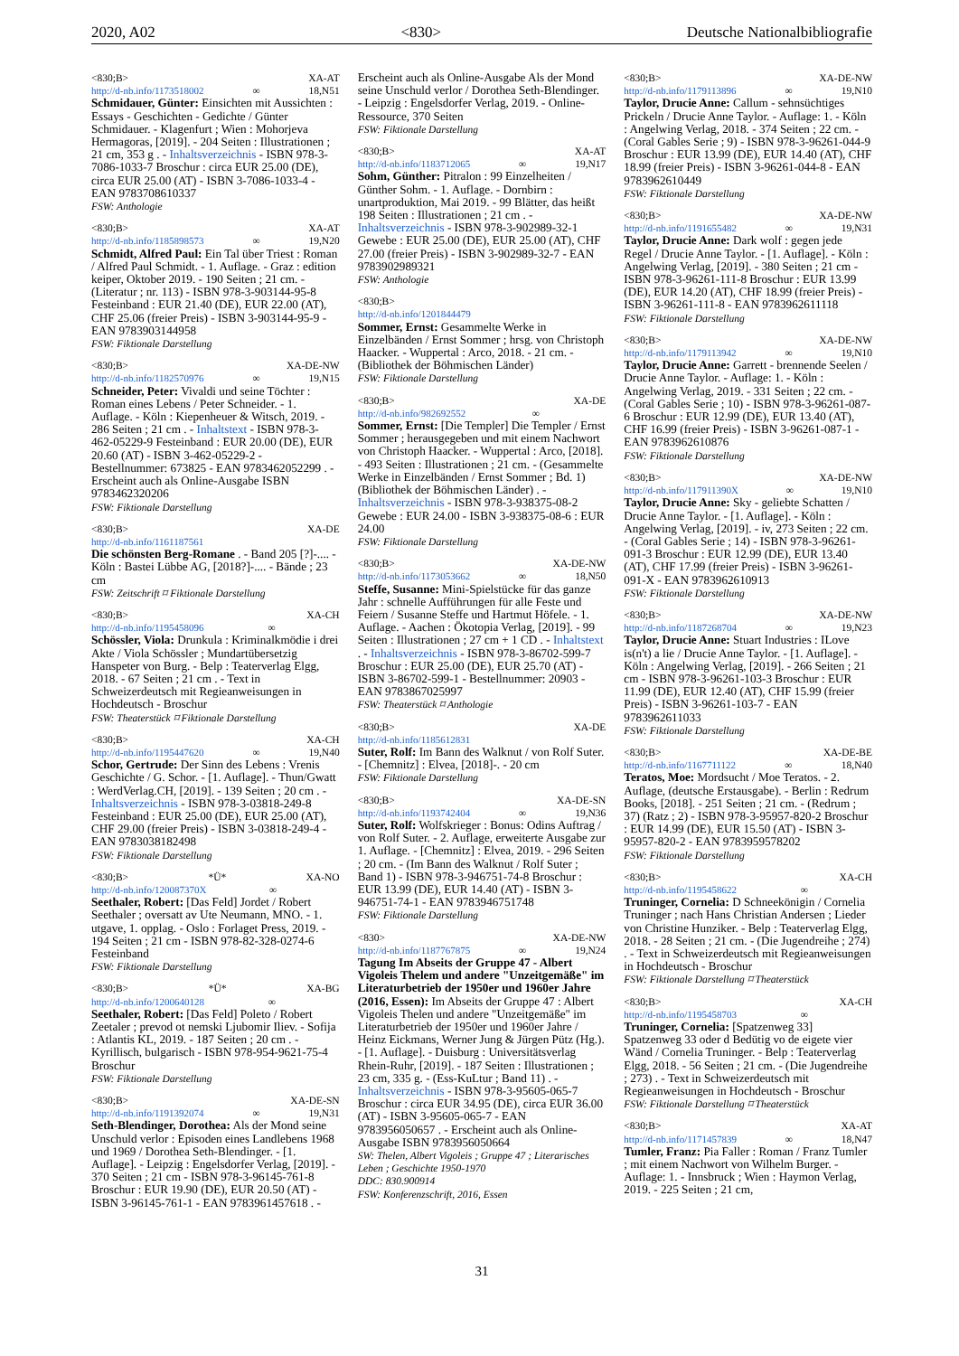2020, A02 <830> Deutsche Nationalbibliografie
<830;B> XA-AT
http://d-nb.info/1173518002 ∞ 18,N51
Schmidauer, Günter: Einsichten mit Aussichten : Essays - Geschichten - Gedichte / Günter Schmidauer. - Klagenfurt ; Wien : Mohorjeva Hermagoras, [2019]. - 204 Seiten : Illustrationen ; 21 cm, 353 g . - Inhaltsverzeichnis - ISBN 978-3-7086-1033-7 Broschur : circa EUR 25.00 (DE), circa EUR 25.00 (AT) - ISBN 3-7086-1033-4 - EAN 9783708610337
FSW: Anthologie
<830;B> XA-AT
http://d-nb.info/1185898573 ∞ 19,N20
Schmidt, Alfred Paul: Ein Tal über Triest : Roman / Alfred Paul Schmidt. - 1. Auflage. - Graz : edition keiper, Oktober 2019. - 190 Seiten ; 21 cm. - (Literatur ; nr. 113) - ISBN 978-3-903144-95-8 Festeinband : EUR 21.40 (DE), EUR 22.00 (AT), CHF 25.06 (freier Preis) - ISBN 3-903144-95-9 - EAN 9783903144958
FSW: Fiktionale Darstellung
<830;B> XA-DE-NW
http://d-nb.info/1182570976 ∞ 19,N15
Schneider, Peter: Vivaldi und seine Töchter : Roman eines Lebens / Peter Schneider. - 1. Auflage. - Köln : Kiepenheuer & Witsch, 2019. - 286 Seiten ; 21 cm . - Inhaltstext - ISBN 978-3-462-05229-9 Festeinband : EUR 20.00 (DE), EUR 20.60 (AT) - ISBN 3-462-05229-2 - Bestellnummer: 673825 - EAN 9783462052299 . - Erscheint auch als Online-Ausgabe ISBN 9783462320206
FSW: Fiktionale Darstellung
<830;B> XA-DE
http://d-nb.info/1161187561
Die schönsten Berg-Romane . - Band 205 [?]-.... - Köln : Bastei Lübbe AG, [2018?]-.... - Bände ; 23 cm
FSW: Zeitschrift ⌑ Fiktionale Darstellung
<830;B> XA-CH
http://d-nb.info/1195458096 ∞
Schössler, Viola: Drunkula : Kriminalkmödie i drei Akte / Viola Schössler ; Mundartübersetzig Hanspeter von Burg. - Belp : Teaterverlag Elgg, 2018. - 67 Seiten ; 21 cm . - Text in Schweizerdeutsch mit Regieanweisungen in Hochdeutsch - Broschur
FSW: Theaterstück ⌑ Fiktionale Darstellung
<830;B> XA-CH
http://d-nb.info/1195447620 ∞ 19,N40
Schor, Gertrude: Der Sinn des Lebens : Vrenis Geschichte / G. Schor. - [1. Auflage]. - Thun/Gwatt : WerdVerlag.CH, [2019]. - 139 Seiten ; 20 cm . - Inhaltsverzeichnis - ISBN 978-3-03818-249-8 Festeinband : EUR 25.00 (DE), EUR 25.00 (AT), CHF 29.00 (freier Preis) - ISBN 3-03818-249-4 - EAN 9783038182498
FSW: Fiktionale Darstellung
<830;B> *Ü* XA-NO
http://d-nb.info/120087370X ∞
Seethaler, Robert: [Das Feld] Jordet / Robert Seethaler ; oversatt av Ute Neumann, MNO. - 1. utgave, 1. opplag. - Oslo : Forlaget Press, 2019. - 194 Seiten ; 21 cm - ISBN 978-82-328-0274-6 Festeinband
FSW: Fiktionale Darstellung
<830;B> *Ü* XA-BG
http://d-nb.info/1200640128 ∞
Seethaler, Robert: [Das Feld] Poleto / Robert Zeetaler ; prevod ot nemski Ljubomir Iliev. - Sofija : Atlantis KL, 2019. - 187 Seiten ; 20 cm . - Kyrillisch, bulgarisch - ISBN 978-954-9621-75-4 Broschur
FSW: Fiktionale Darstellung
<830;B> XA-DE-SN
http://d-nb.info/1191392074 ∞ 19,N31
Seth-Blendinger, Dorothea: Als der Mond seine Unschuld verlor : Episoden eines Landlebens 1968 und 1969 / Dorothea Seth-Blendinger. - [1. Auflage]. - Leipzig : Engelsdorfer Verlag, [2019]. - 370 Seiten ; 21 cm - ISBN 978-3-96145-761-8 Broschur : EUR 19.90 (DE), EUR 20.50 (AT) - ISBN 3-96145-761-1 - EAN 9783961457618 . -
Erscheint auch als Online-Ausgabe Als der Mond seine Unschuld verlor / Dorothea Seth-Blendinger. - Leipzig : Engelsdorfer Verlag, 2019. - Online-Ressource, 370 Seiten
FSW: Fiktionale Darstellung
<830;B> XA-AT
http://d-nb.info/1183712065 ∞ 19,N17
Sohm, Günther: Pitralon : 99 Einzelheiten / Günther Sohm. - 1. Auflage. - Dornbirn : unartproduktion, Mai 2019. - 99 Blätter, das heißt 198 Seiten : Illustrationen ; 21 cm . - Inhaltsverzeichnis - ISBN 978-3-902989-32-1 Gewebe : EUR 25.00 (DE), EUR 25.00 (AT), CHF 27.00 (freier Preis) - ISBN 3-902989-32-7 - EAN 9783902989321
FSW: Anthologie
<830;B>
http://d-nb.info/1201844479
Sommer, Ernst: Gesammelte Werke in Einzelbänden / Ernst Sommer ; hrsg. von Christoph Haacker. - Wuppertal : Arco, 2018. - 21 cm. - (Bibliothek der Böhmischen Länder)
FSW: Fiktionale Darstellung
<830;B> XA-DE
http://d-nb.info/982692552 ∞
Sommer, Ernst: [Die Templer] Die Templer / Ernst Sommer ; herausgegeben und mit einem Nachwort von Christoph Haacker. - Wuppertal : Arco, [2018]. - 493 Seiten : Illustrationen ; 21 cm. - (Gesammelte Werke in Einzelbänden / Ernst Sommer ; Bd. 1) (Bibliothek der Böhmischen Länder) . - Inhaltsverzeichnis - ISBN 978-3-938375-08-2 Gewebe : EUR 24.00 - ISBN 3-938375-08-6 : EUR 24.00
FSW: Fiktionale Darstellung
<830;B> XA-DE-NW
http://d-nb.info/1173053662 ∞ 18,N50
Steffe, Susanne: Mini-Spielstücke für das ganze Jahr : schnelle Aufführungen für alle Feste und Feiern / Susanne Steffe und Hartmut Höfele. - 1. Auflage. - Aachen : Ökotopia Verlag, [2019]. - 99 Seiten : Illustrationen ; 27 cm + 1 CD . - Inhaltstext . - Inhaltsverzeichnis - ISBN 978-3-86702-599-7 Broschur : EUR 25.00 (DE), EUR 25.70 (AT) - ISBN 3-86702-599-1 - Bestellnummer: 20903 - EAN 9783867025997
FSW: Theaterstück ⌑ Anthologie
<830;B> XA-DE
http://d-nb.info/1185612831
Suter, Rolf: Im Bann des Walknut / von Rolf Suter. - [Chemnitz] : Elvea, [2018]-. - 20 cm
FSW: Fiktionale Darstellung
<830;B> XA-DE-SN
http://d-nb.info/1193742404 ∞ 19,N36
Suter, Rolf: Wolfskrieger : Bonus: Odins Auftrag / von Rolf Suter. - 2. Auflage, erweiterte Ausgabe zur 1. Auflage. - [Chemnitz] : Elvea, 2019. - 296 Seiten ; 20 cm. - (Im Bann des Walknut / Rolf Suter ; Band 1) - ISBN 978-3-946751-74-8 Broschur : EUR 13.99 (DE), EUR 14.40 (AT) - ISBN 3-946751-74-1 - EAN 9783946751748
FSW: Fiktionale Darstellung
<830> XA-DE-NW
http://d-nb.info/1187767875 ∞ 19,N24
Tagung Im Abseits der Gruppe 47 - Albert Vigoleis Thelem und andere "Unzeitgemäße" im Literaturbetrieb der 1950er und 1960er Jahre (2016, Essen): Im Abseits der Gruppe 47 : Albert Vigoleis Thelen und andere "Unzeitgemäße" im Literaturbetrieb der 1950er und 1960er Jahre / Heinz Eickmans, Werner Jung & Jürgen Pütz (Hg.). - [1. Auflage]. - Duisburg : Universitätsverlag Rhein-Ruhr, [2019]. - 187 Seiten : Illustrationen ; 23 cm, 335 g. - (Ess-KuLtur ; Band 11) . - Inhaltsverzeichnis - ISBN 978-3-95605-065-7 Broschur : circa EUR 34.95 (DE), circa EUR 36.00 (AT) - ISBN 3-95605-065-7 - EAN 9783956050657 . - Erscheint auch als Online-Ausgabe ISBN 9783956050664
SW: Thelen, Albert Vigoleis ; Gruppe 47 ; Literarisches Leben ; Geschichte 1950-1970
DDC: 830.900914
FSW: Konferenzschrift, 2016, Essen
<830;B> XA-DE-NW
http://d-nb.info/1179113896 ∞ 19,N10
Taylor, Drucie Anne: Callum - sehnsüchtiges Prickeln / Drucie Anne Taylor. - Auflage: 1. - Köln : Angelwing Verlag, 2018. - 374 Seiten ; 22 cm. - (Coral Gables Serie ; 9) - ISBN 978-3-96261-044-9 Broschur : EUR 13.99 (DE), EUR 14.40 (AT), CHF 18.99 (freier Preis) - ISBN 3-96261-044-8 - EAN 9783962610449
FSW: Fiktionale Darstellung
<830;B> XA-DE-NW
http://d-nb.info/1191655482 ∞ 19,N31
Taylor, Drucie Anne: Dark wolf : gegen jede Regel / Drucie Anne Taylor. - [1. Auflage]. - Köln : Angelwing Verlag, [2019]. - 380 Seiten ; 21 cm - ISBN 978-3-96261-111-8 Broschur : EUR 13.99 (DE), EUR 14.20 (AT), CHF 18.99 (freier Preis) - ISBN 3-96261-111-8 - EAN 9783962611118
FSW: Fiktionale Darstellung
<830;B> XA-DE-NW
http://d-nb.info/1179113942 ∞ 19,N10
Taylor, Drucie Anne: Garrett - brennende Seelen / Drucie Anne Taylor. - Auflage: 1. - Köln : Angelwing Verlag, 2019. - 331 Seiten ; 22 cm. - (Coral Gables Serie ; 10) - ISBN 978-3-96261-087-6 Broschur : EUR 12.99 (DE), EUR 13.40 (AT), CHF 16.99 (freier Preis) - ISBN 3-96261-087-1 - EAN 9783962610876
FSW: Fiktionale Darstellung
<830;B> XA-DE-NW
http://d-nb.info/117911390X ∞ 19,N10
Taylor, Drucie Anne: Sky - geliebte Schatten / Drucie Anne Taylor. - [1. Auflage]. - Köln : Angelwing Verlag, [2019]. - iv, 273 Seiten ; 22 cm. - (Coral Gables Serie ; 14) - ISBN 978-3-96261-091-3 Broschur : EUR 12.99 (DE), EUR 13.40 (AT), CHF 17.99 (freier Preis) - ISBN 3-96261-091-X - EAN 9783962610913
FSW: Fiktionale Darstellung
<830;B> XA-DE-NW
http://d-nb.info/1187268704 ∞ 19,N23
Taylor, Drucie Anne: Stuart Industries : ILove is(n't) a lie / Drucie Anne Taylor. - [1. Auflage]. - Köln : Angelwing Verlag, [2019]. - 266 Seiten ; 21 cm - ISBN 978-3-96261-103-3 Broschur : EUR 11.99 (DE), EUR 12.40 (AT), CHF 15.99 (freier Preis) - ISBN 3-96261-103-7 - EAN 9783962611033
FSW: Fiktionale Darstellung
<830;B> XA-DE-BE
http://d-nb.info/1167711122 ∞ 18,N40
Teratos, Moe: Mordsucht / Moe Teratos. - 2. Auflage, (deutsche Erstausgabe). - Berlin : Redrum Books, [2018]. - 251 Seiten ; 21 cm. - (Redrum ; 37) (Ratz ; 2) - ISBN 978-3-95957-820-2 Broschur : EUR 14.99 (DE), EUR 15.50 (AT) - ISBN 3-95957-820-2 - EAN 9783959578202
FSW: Fiktionale Darstellung
<830;B> XA-CH
http://d-nb.info/1195458622 ∞
Truninger, Cornelia: D Schneekönigin / Cornelia Truninger ; nach Hans Christian Andersen ; Lieder von Christine Hunziker. - Belp : Teaterverlag Elgg, 2018. - 28 Seiten ; 21 cm. - (Die Jugendreihe ; 274) . - Text in Schweizerdeutsch mit Regieanweisungen in Hochdeutsch - Broschur
FSW: Fiktionale Darstellung ⌑ Theaterstück
<830;B> XA-CH
http://d-nb.info/1195458703 ∞
Truninger, Cornelia: [Spatzenweg 33] Spatzenweg 33 oder d Bedütig vo de eigete vier Wänd / Cornelia Truninger. - Belp : Teaterverlag Elgg, 2018. - 56 Seiten ; 21 cm. - (Die Jugendreihe ; 273) . - Text in Schweizerdeutsch mit Regieanweisungen in Hochdeutsch - Broschur
FSW: Fiktionale Darstellung ⌑ Theaterstück
<830;B> XA-AT
http://d-nb.info/1171457839 ∞ 18,N47
Tumler, Franz: Pia Faller : Roman / Franz Tumler ; mit einem Nachwort von Wilhelm Burger. - Auflage: 1. - Innsbruck ; Wien : Haymon Verlag, 2019. - 225 Seiten ; 21 cm,
31